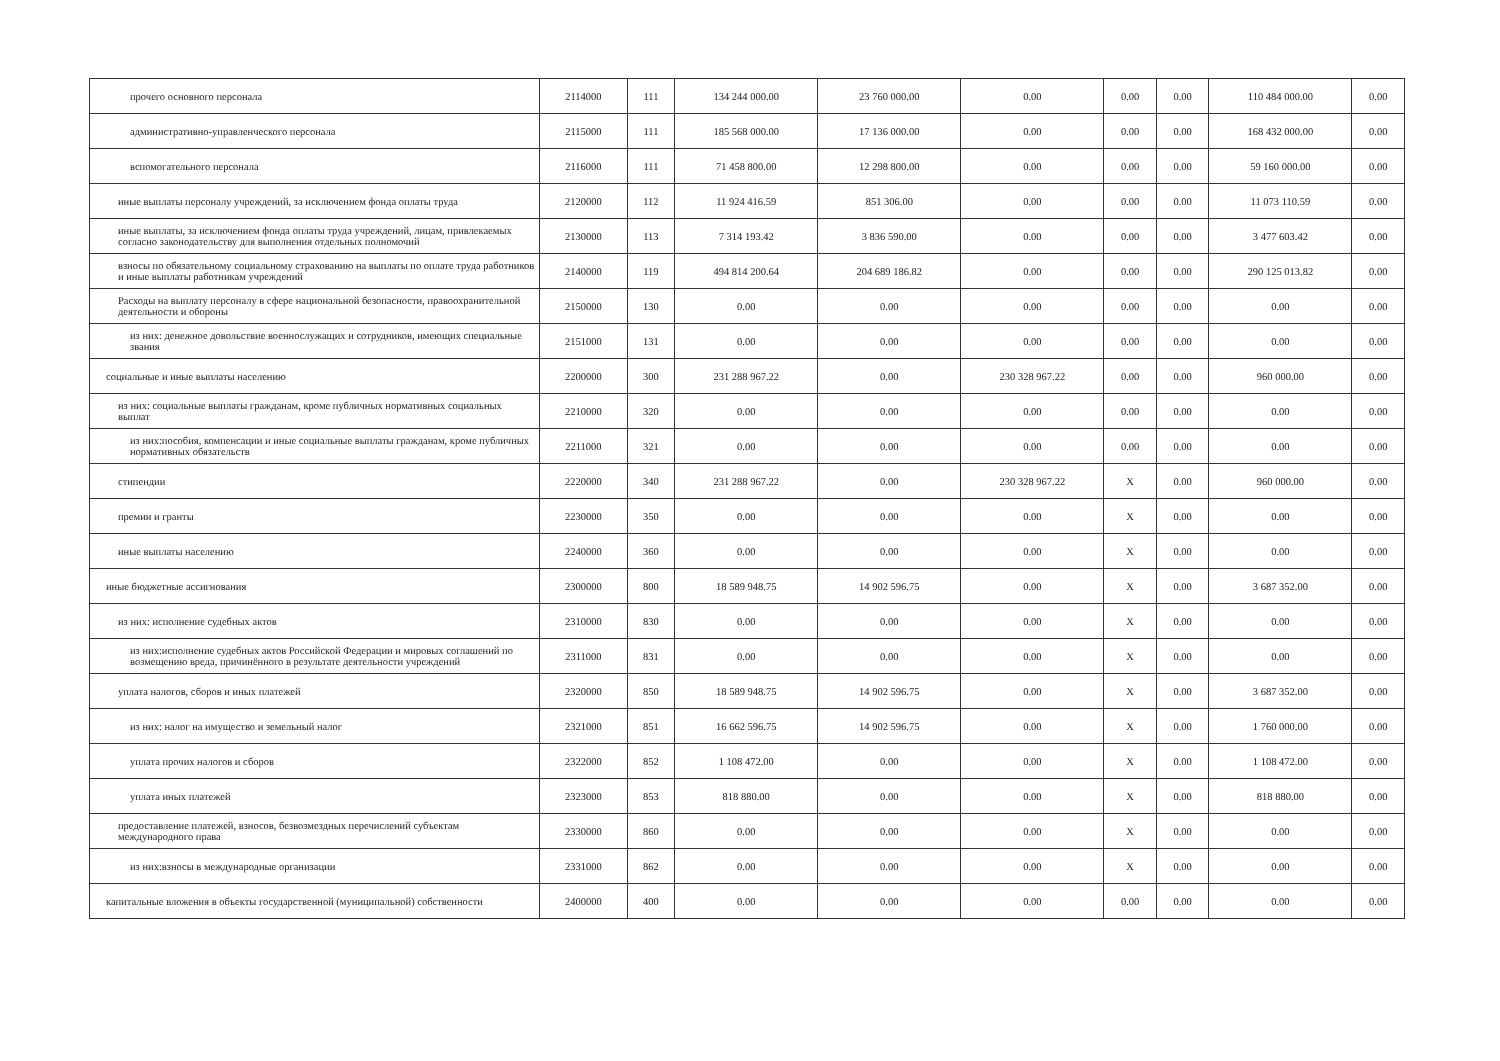| прочего основного персонала | 2114000 | 111 | 134 244 000.00 | 23 760 000.00 | 0.00 | 0.00 | 0.00 | 110 484 000.00 | 0.00 |
| административно-управленческого персонала | 2115000 | 111 | 185 568 000.00 | 17 136 000.00 | 0.00 | 0.00 | 0.00 | 168 432 000.00 | 0.00 |
| вспомогательного персонала | 2116000 | 111 | 71 458 800.00 | 12 298 800.00 | 0.00 | 0.00 | 0.00 | 59 160 000.00 | 0.00 |
| иные выплаты персоналу учреждений, за исключением фонда оплаты труда | 2120000 | 112 | 11 924 416.59 | 851 306.00 | 0.00 | 0.00 | 0.00 | 11 073 110.59 | 0.00 |
| иные выплаты, за исключением фонда оплаты труда учреждений, лицам, привлекаемых согласно законодательству для выполнения отдельных полномочий | 2130000 | 113 | 7 314 193.42 | 3 836 590.00 | 0.00 | 0.00 | 0.00 | 3 477 603.42 | 0.00 |
| взносы по обязательному социальному страхованию на выплаты по оплате труда работников и иные выплаты работникам учреждений | 2140000 | 119 | 494 814 200.64 | 204 689 186.82 | 0.00 | 0.00 | 0.00 | 290 125 013.82 | 0.00 |
| Расходы на выплату персоналу в сфере национальной безопасности, правоохранительной деятельности и обороны | 2150000 | 130 | 0.00 | 0.00 | 0.00 | 0.00 | 0.00 | 0.00 | 0.00 |
| из них: денежное довольствие военнослужащих и сотрудников, имеющих специальные звания | 2151000 | 131 | 0.00 | 0.00 | 0.00 | 0.00 | 0.00 | 0.00 | 0.00 |
| социальные и иные выплаты населению | 2200000 | 300 | 231 288 967.22 | 0.00 | 230 328 967.22 | 0.00 | 0.00 | 960 000.00 | 0.00 |
| из них: социальные выплаты гражданам, кроме публичных нормативных социальных выплат | 2210000 | 320 | 0.00 | 0.00 | 0.00 | 0.00 | 0.00 | 0.00 | 0.00 |
| из них:пособия, компенсации и иные социальные выплаты гражданам, кроме публичных нормативных обязательств | 2211000 | 321 | 0.00 | 0.00 | 0.00 | 0.00 | 0.00 | 0.00 | 0.00 |
| стипендии | 2220000 | 340 | 231 288 967.22 | 0.00 | 230 328 967.22 | X | 0.00 | 960 000.00 | 0.00 |
| премии и гранты | 2230000 | 350 | 0.00 | 0.00 | 0.00 | X | 0.00 | 0.00 | 0.00 |
| иные выплаты населению | 2240000 | 360 | 0.00 | 0.00 | 0.00 | X | 0.00 | 0.00 | 0.00 |
| иные бюджетные ассигнования | 2300000 | 800 | 18 589 948.75 | 14 902 596.75 | 0.00 | X | 0.00 | 3 687 352.00 | 0.00 |
| из них: исполнение судебных актов | 2310000 | 830 | 0.00 | 0.00 | 0.00 | X | 0.00 | 0.00 | 0.00 |
| из них:исполнение судебных актов Российской Федерации и мировых соглашений по возмещению вреда, причинённого в результате деятельности учреждений | 2311000 | 831 | 0.00 | 0.00 | 0.00 | X | 0.00 | 0.00 | 0.00 |
| уплата налогов, сборов и иных платежей | 2320000 | 850 | 18 589 948.75 | 14 902 596.75 | 0.00 | X | 0.00 | 3 687 352.00 | 0.00 |
| из них: налог на имущество и земельный налог | 2321000 | 851 | 16 662 596.75 | 14 902 596.75 | 0.00 | X | 0.00 | 1 760 000.00 | 0.00 |
| уплата прочих налогов и сборов | 2322000 | 852 | 1 108 472.00 | 0.00 | 0.00 | X | 0.00 | 1 108 472.00 | 0.00 |
| уплата иных платежей | 2323000 | 853 | 818 880.00 | 0.00 | 0.00 | X | 0.00 | 818 880.00 | 0.00 |
| предоставление платежей, взносов, безвозмездных перечислений субъектам международного права | 2330000 | 860 | 0.00 | 0.00 | 0.00 | X | 0.00 | 0.00 | 0.00 |
| из них:взносы в международные организации | 2331000 | 862 | 0.00 | 0.00 | 0.00 | X | 0.00 | 0.00 | 0.00 |
| капитальные вложения в объекты государственной (муниципальной) собственности | 2400000 | 400 | 0.00 | 0.00 | 0.00 | 0.00 | 0.00 | 0.00 | 0.00 |